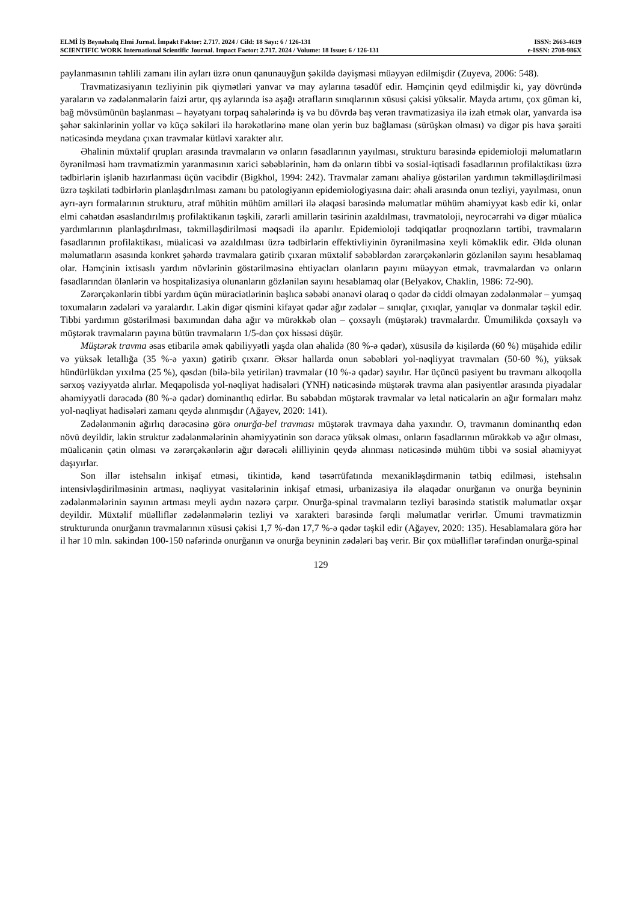ELMİ İŞ Beynəlxalq Elmi Jurnal. İmpakt Faktor: 2.717. 2024 / Cild: 18 Sayı: 6 / 126-131 ISSN: 2663-4619
SCIENTIFIC WORK International Scientific Journal. Impact Factor: 2.717. 2024 / Volume: 18 Issue: 6 / 126-131 e-ISSN: 2708-986X
paylanmasının təhlili zamanı ilin ayları üzrə onun qanunauyğun şəkildə dəyişməsi müəyyən edilmişdir (Zuyeva, 2006: 548).
Travmatizasiyanın tezliyinin pik qiymətləri yanvar və may aylarına təsadüf edir. Həmçinin qeyd edilmişdir ki, yay dövründə yaraların və zədələnmələrin faizi artır, qış aylarında isə aşağı ətrafların sınıqlarının xüsusi çəkisi yüksəlir. Mayda artımı, çox güman ki, bağ mövsümünün başlanması – həyətyanı torpaq sahələrində iş və bu dövrdə baş verən travmatizasiya ilə izah etmək olar, yanvarda isə şəhər sakinlərinin yollar və küçə səkiləri ilə hərəkətlərinə mane olan yerin buz bağlaması (sürüşkən olması) və digər pis hava şəraiti nəticəsində meydana çıxan travmalar kütləvi xarakter alır.
Əhalinin müxtəlif qrupları arasında travmaların və onların fəsadlarının yayılması, strukturu barəsində epidemioloji məlumatların öyrənilməsi həm travmatizmin yaranmasının xarici səbəblərinin, həm də onların tibbi və sosial-iqtisadi fəsadlarının profilaktikası üzrə tədbirlərin işlənib hazırlanması üçün vacibdir (Bigkhol, 1994: 242). Travmalar zamanı əhaliyə göstərilən yardımın təkmilləşdirilməsi üzrə təşkilati tədbirlərin planlaşdırılması zamanı bu patologiyanın epidemiologiyasına dair: əhali arasında onun tezliyi, yayılması, onun ayrı-ayrı formalarının strukturu, ətraf mühitin mühüm amilləri ilə əlaqəsi barəsində məlumatlar mühüm əhəmiyyət kəsb edir ki, onlar elmi cəhətdən əsaslandırılmış profilaktikanın təşkili, zərərli amillərin təsirinin azaldılması, travmatoloji, neyrocərrahi və digər müalicə yardımlarının planlaşdırılması, təkmilləşdirilməsi məqsədi ilə aparılır. Epidemioloji tədqiqatlar proqnozların tərtibi, travmaların fəsadlarının profilaktikası, müalicəsi və azaldılması üzrə tədbirlərin effektivliyinin öyrənilməsinə xeyli köməklik edir. Əldə olunan məlumatların əsasında konkret şəhərdə travmalara gətirib çıxaran müxtəlif səbəblərdən zərərçəkənlərin gözlənilən sayını hesablamaq olar. Həmçinin ixtisaslı yardım növlərinin göstərilməsinə ehtiyacları olanların payını müəyyən etmək, travmalardan və onların fəsadlarından ölənlərin və hospitalizasiya olunanların gözlənilən sayını hesablamaq olar (Belyakov, Chaklin, 1986: 72-90).
Zərərçəkənlərin tibbi yardım üçün müraciətlərinin başlıca səbəbi ənənəvi olaraq o qədər də ciddi olmayan zədələnmələr – yumşaq toxumaların zədələri və yaralardır. Lakin digər qismini kifayət qədər ağır zədələr – sınıqlar, çıxıqlar, yanıqlar və donmalar təşkil edir. Tibbi yardımın göstərilməsi baxımından daha ağır və mürəkkəb olan – çoxsaylı (müştərək) travmalardır. Ümumilikdə çoxsaylı və müştərək travmaların payına bütün travmaların 1/5-dən çox hissəsi düşür.
Müştərək travma əsas etibarilə əmək qabiliyyətli yaşda olan əhalidə (80 %-ə qədər), xüsusilə də kişilərdə (60 %) müşahidə edilir və yüksək letallığa (35 %-ə yaxın) gətirib çıxarır. Əksər hallarda onun səbəbləri yol-nəqliyyat travmaları (50-60 %), yüksək hündürlükdən yıxılma (25 %), qəsdən (bilə-bilə yetirilən) travmalar (10 %-ə qədər) sayılır. Hər üçüncü pasiyent bu travmanı alkoqolla sərxoş vəziyyətdə alırlar. Meqapolisdə yol-nəqliyat hadisələri (YNH) nəticəsində müştərək travma alan pasiyentlər arasında piyadalar əhəmiyyətli dərəcədə (80 %-ə qədər) dominantlıq edirlər. Bu səbəbdən müştərək travmalar və letal nəticələrin ən ağır formaları məhz yol-nəqliyat hadisələri zamanı qeydə alınmışdır (Ağayev, 2020: 141).
Zədələnmənin ağırlıq dərəcəsinə görə onurğa-bel travması müştərək travmaya daha yaxındır. O, travmanın dominantlıq edən növü deyildir, lakin struktur zədələnmələrinin əhəmiyyətinin son dərəcə yüksək olması, onların fəsadlarının mürəkkəb və ağır olması, müalicənin çətin olması və zərərçəkənlərin ağır dərəcəli əlilliyinin qeydə alınması nəticəsində mühüm tibbi və sosial əhəmiyyət daşıyırlar.
Son illər istehsalın inkişaf etməsi, tikintidə, kənd təsərrüfatında mexanikləşdirmənin tətbiq edilməsi, istehsalın intensivləşdirilməsinin artması, nəqliyyat vasitələrinin inkişaf etməsi, urbanizasiya ilə əlaqədar onurğanın və onurğa beyninin zədələnmələrinin sayının artması meyli aydın nəzərə çarpır. Onurğa-spinal travmaların tezliyi barəsində statistik məlumatlar oxşar deyildir. Müxtəlif müəlliflər zədələnmələrin tezliyi və xarakteri barəsində fərqli məlumatlar verirlər. Ümumi travmatizmin strukturunda onurğanın travmalarının xüsusi çəkisi 1,7 %-dən 17,7 %-ə qədər təşkil edir (Ağayev, 2020: 135). Hesablamalara görə hər il hər 10 mln. sakindən 100-150 nəfərində onurğanın və onurğa beyninin zədələri baş verir. Bir çox müəlliflər tərəfindən onurğa-spinal
129